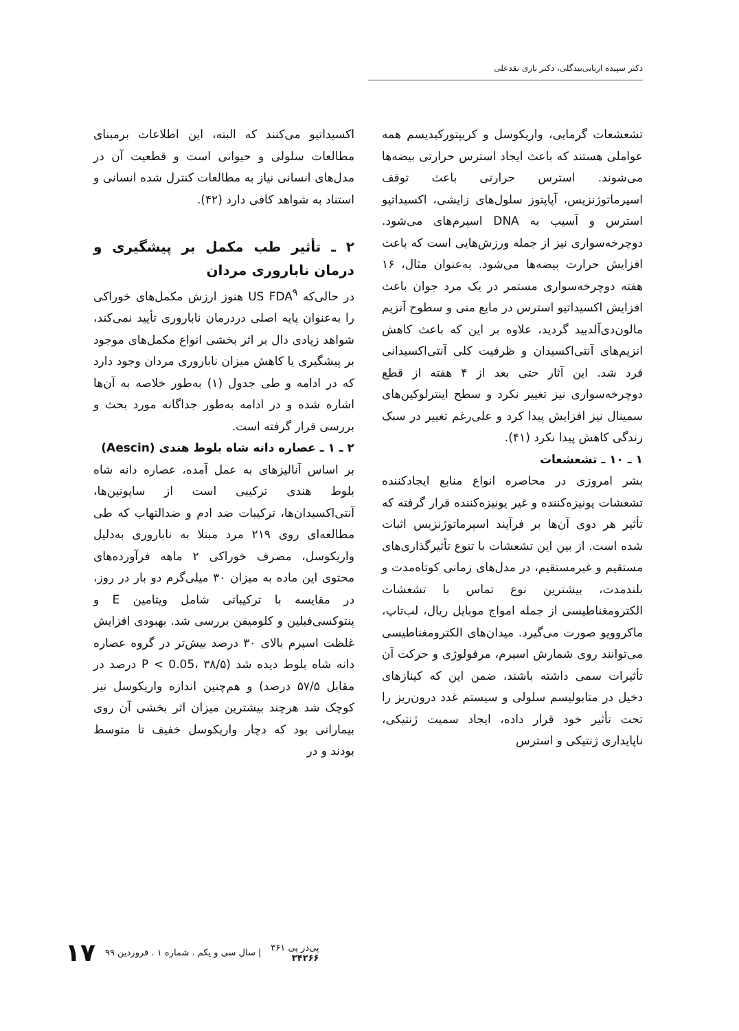دکتر سپیده اربابی‌بیدگلی، دکتر نازی نقدعلی
تشعشعات گرمایی، واریکوسل و کریپتورکیدیسم همه عواملی هستند که باعث ایجاد استرس حرارتی بیضه‌ها می‌شوند. استرس حرارتی باعث توقف اسپرماتوژنزیس، آپاپتوز سلول‌های زایشی، اکسیداتیو استرس و آسیب به DNA اسپرم‌های می‌شود. دوچرخه‌سواری نیز از جمله ورزش‌هایی است که باعث افزایش حرارت بیضه‌ها می‌شود. به‌عنوان مثال، ۱۶ هفته دوچرخه‌سواری مستمر در یک مرد جوان باعث افزایش اکسیداتیو استرس در مایع منی و سطوح آنزیم مالون‌دی‌آلدیید گردید، علاوه بر این که باعث کاهش انزیم‌های آنتی‌اکسیدان و ظرفیت کلی آنتی‌اکسیدانی فرد شد. این آثار حتی بعد از ۴ هفته از قطع دوچرخه‌سواری نیز تغییر نکرد و سطح اینترلوکین‌های سمینال نیز افزایش پیدا کرد و علی‌رغم تغییر در سبک زندگی کاهش پیدا نکرد (۴۱).
۱ ـ ۱۰ ـ تشعشعات
بشر امروزی در محاصره انواع منابع ایجادکننده تشعشات یونیزه‌کننده و غیر یونیزه‌کننده قرار گرفته که تأثیر هر دوی آن‌ها بر فرآیند اسپرماتوژنزیس اثبات شده است. از بین این تشعشات با تنوع تأثیرگذاری‌های مستقیم و غیرمستقیم، در مدل‌های زمانی کوتاه‌مدت و بلندمدت، بیشترین نوع تماس با تشعشات الکترومغناطیسی از جمله امواج موبایل ریال، لب‌تاپ، ماکروویو صورت می‌گیرد. میدان‌های الکترومغناطیسی می‌توانند روی شمارش اسپرم، مرفولوژی و حرکت آن تأثیرات سمی داشته باشند، ضمن این که کینازهای دخیل در متابولیسم سلولی و سیستم غدد درون‌ریز را تحت تأثیر خود قرار داده، ایجاد سمیت ژنتیکی، ناپایداری ژنتیکی و استرس
اکسیداتیو می‌کنند که البته، این اطلاعات برمبنای مطالعات سلولی و حیوانی است و قطعیت آن در مدل‌های انسانی نیاز به مطالعات کنترل شده انسانی و استناد به شواهد کافی دارد (۴۲).
۲ ـ تأثیر طب مکمل بر پیشگیری و درمان ناباروری مردان
در حالی‌که US FDA<sup>۹</sup> هنوز ارزش مکمل‌های خوراکی را به‌عنوان پایه اصلی دردرمان ناباروری تأیید نمی‌کند، شواهد زیادی دال بر اثر بخشی انواع مکمل‌های موجود بر پیشگیری یا کاهش میزان ناباروری مردان وجود دارد که در ادامه و طی جدول (۱) به‌طور خلاصه به آن‌ها اشاره شده و در ادامه به‌طور جداگانه مورد بحث و بررسی قرار گرفته است.
۲ ـ ۱ ـ عصاره دانه شاه بلوط هندی (Aescin)
بر اساس آنالیزهای به عمل آمده، عصاره دانه شاه بلوط هندی ترکیبی است از ساپونین‌ها، آنتی‌اکسیدان‌ها، ترکیبات ضد ادم و ضدالتهاب که طی مطالعه‌ای روی ۲۱۹ مرد مبتلا به ناباروری به‌دلیل واریکوسل، مصرف خوراکی ۲ ماهه فرآورده‌های محتوی این ماده به میزان ۳۰ میلی‌گرم دو بار در روز، در مقایسه با ترکیباتی شامل ویتامین E و پنتوکسی‌فیلین و کلومیفن بررسی شد. بهبودی افزایش غلظت اسپرم بالای ۳۰ درصد بیش‌تر در گروه عصاره دانه شاه بلوط دیده شد (P < 0.05، ۳۸/۵ درصد در مقابل ۵۷/۵ درصد) و هم‌چنین اندازه واریکوسل نیز کوچک شد هرچند بیشترین میزان اثر بخشی آن روی بیمارانی بود که دچار واریکوسل خفیف تا متوسط بودند و در
پی‌در پی ۳۶۱
۳۴۲۶۶
| سال سی و یکم . شماره ۱ . فروردین ۹۹
۱۷